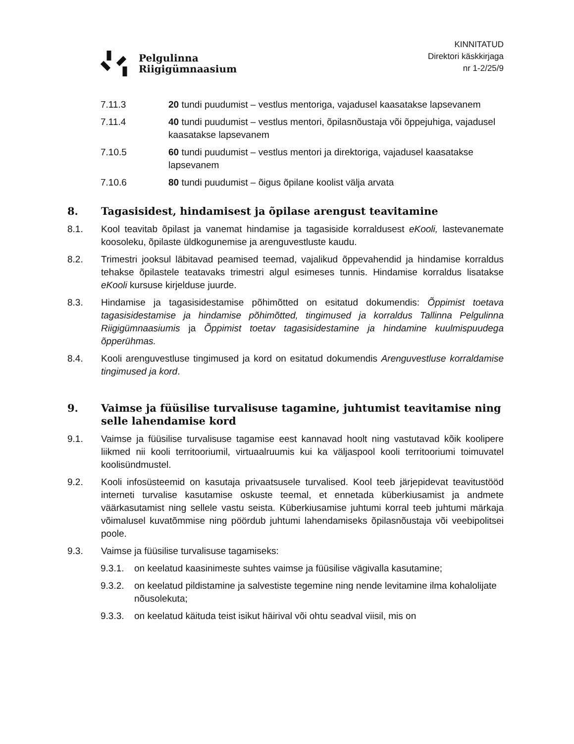Pelgulinna
Riigigümnaasium
KINNITATUD
Direktori käskkirjaga
nr 1-2/25/9
7.11.3 20 tundi puudumist – vestlus mentoriga, vajadusel kaasatakse lapsevanem
7.11.4 40 tundi puudumist – vestlus mentori, õpilasnõustaja või õppejuhiga, vajadusel kaasatakse lapsevanem
7.10.5 60 tundi puudumist – vestlus mentori ja direktoriga, vajadusel kaasatakse lapsevanem
7.10.6 80 tundi puudumist – õigus õpilane koolist välja arvata
8. Tagasisidest, hindamisest ja õpilase arengust teavitamine
8.1. Kool teavitab õpilast ja vanemat hindamise ja tagasiside korraldusest eKooli, lastevanemate koosoleku, õpilaste üldkogunemise ja arenguvestluste kaudu.
8.2. Trimestri jooksul läbitavad peamised teemad, vajalikud õppevahendid ja hindamise korraldus tehakse õpilastele teatavaks trimestri algul esimeses tunnis. Hindamise korraldus lisatakse eKooli kursuse kirjelduse juurde.
8.3. Hindamise ja tagasisidestamise põhimõtted on esitatud dokumendis: Õppimist toetava tagasisidestamise ja hindamise põhimõtted, tingimused ja korraldus Tallinna Pelgulinna Riigigümnaasiumis ja Õppimist toetav tagasisidestamine ja hindamine kuulmispuudega õpperühmas.
8.4. Kooli arenguvestluse tingimused ja kord on esitatud dokumendis Arenguvestluse korraldamise tingimused ja kord.
9. Vaimse ja füüsilise turvalisuse tagamine, juhtumist teavitamise ning selle lahendamise kord
9.1. Vaimse ja füüsilise turvalisuse tagamise eest kannavad hoolt ning vastutavad kõik koolipere liikmed nii kooli territooriumil, virtuaalruumis kui ka väljaspool kooli territooriumi toimuvatel koolisündmustel.
9.2. Kooli infosüsteemid on kasutaja privaatsusele turvalised. Kool teeb järjepidevat teavitustööd interneti turvalise kasutamise oskuste teemal, et ennetada küberkiusamist ja andmete väärkasutamist ning sellele vastu seista. Küberkiusamise juhtumi korral teeb juhtumi märkaja võimalusel kuvatõmmise ning pöördub juhtumi lahendamiseks õpilasnõustaja või veebipolitsei poole.
9.3. Vaimse ja füüsilise turvalisuse tagamiseks:
9.3.1.
on keelatud kaasinimeste suhtes vaimse ja füüsilise vägivalla kasutamine;
9.3.2.
on keelatud pildistamine ja salvestiste tegemine ning nende levitamine ilma kohalolijate nõusolekuta;
9.3.3.
on keelatud käituda teist isikut häirival või ohtu seadval viisil, mis on